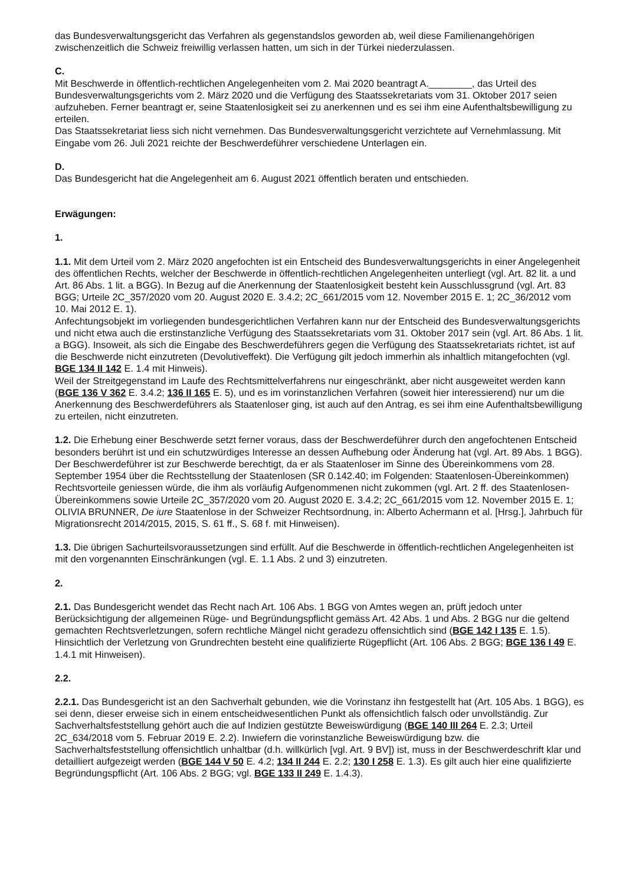das Bundesverwaltungsgericht das Verfahren als gegenstandslos geworden ab, weil diese Familienangehörigen zwischenzeitlich die Schweiz freiwillig verlassen hatten, um sich in der Türkei niederzulassen.
C.
Mit Beschwerde in öffentlich-rechtlichen Angelegenheiten vom 2. Mai 2020 beantragt A.________, das Urteil des Bundesverwaltungsgerichts vom 2. März 2020 und die Verfügung des Staatssekretariats vom 31. Oktober 2017 seien aufzuheben. Ferner beantragt er, seine Staatenlosigkeit sei zu anerkennen und es sei ihm eine Aufenthaltsbewilligung zu erteilen.
Das Staatssekretariat liess sich nicht vernehmen. Das Bundesverwaltungsgericht verzichtete auf Vernehmlassung. Mit Eingabe vom 26. Juli 2021 reichte der Beschwerdeführer verschiedene Unterlagen ein.
D.
Das Bundesgericht hat die Angelegenheit am 6. August 2021 öffentlich beraten und entschieden.
Erwägungen:
1.
1.1. Mit dem Urteil vom 2. März 2020 angefochten ist ein Entscheid des Bundesverwaltungsgerichts in einer Angelegenheit des öffentlichen Rechts, welcher der Beschwerde in öffentlich-rechtlichen Angelegenheiten unterliegt (vgl. Art. 82 lit. a und Art. 86 Abs. 1 lit. a BGG). In Bezug auf die Anerkennung der Staatenlosigkeit besteht kein Ausschlussgrund (vgl. Art. 83 BGG; Urteile 2C_357/2020 vom 20. August 2020 E. 3.4.2; 2C_661/2015 vom 12. November 2015 E. 1; 2C_36/2012 vom 10. Mai 2012 E. 1).
Anfechtungsobjekt im vorliegenden bundesgerichtlichen Verfahren kann nur der Entscheid des Bundesverwaltungsgerichts und nicht etwa auch die erstinstanzliche Verfügung des Staatssekretariats vom 31. Oktober 2017 sein (vgl. Art. 86 Abs. 1 lit. a BGG). Insoweit, als sich die Eingabe des Beschwerdeführers gegen die Verfügung des Staatssekretariats richtet, ist auf die Beschwerde nicht einzutreten (Devolutiveffekt). Die Verfügung gilt jedoch immerhin als inhaltlich mitangefochten (vgl. BGE 134 II 142 E. 1.4 mit Hinweis).
Weil der Streitgegenstand im Laufe des Rechtsmittelverfahrens nur eingeschränkt, aber nicht ausgeweitet werden kann (BGE 136 V 362 E. 3.4.2; 136 II 165 E. 5), und es im vorinstanzlichen Verfahren (soweit hier interessierend) nur um die Anerkennung des Beschwerdeführers als Staatenloser ging, ist auch auf den Antrag, es sei ihm eine Aufenthaltsbewilligung zu erteilen, nicht einzutreten.
1.2. Die Erhebung einer Beschwerde setzt ferner voraus, dass der Beschwerdeführer durch den angefochtenen Entscheid besonders berührt ist und ein schutzwürdiges Interesse an dessen Aufhebung oder Änderung hat (vgl. Art. 89 Abs. 1 BGG). Der Beschwerdeführer ist zur Beschwerde berechtigt, da er als Staatenloser im Sinne des Übereinkommens vom 28. September 1954 über die Rechtsstellung der Staatenlosen (SR 0.142.40; im Folgenden: Staatenlosen-Übereinkommen) Rechtsvorteile geniessen würde, die ihm als vorläufig Aufgenommenen nicht zukommen (vgl. Art. 2 ff. des Staatenlosen-Übereinkommens sowie Urteile 2C_357/2020 vom 20. August 2020 E. 3.4.2; 2C_661/2015 vom 12. November 2015 E. 1; OLIVIA BRUNNER, De iure Staatenlose in der Schweizer Rechtsordnung, in: Alberto Achermann et al. [Hrsg.], Jahrbuch für Migrationsrecht 2014/2015, 2015, S. 61 ff., S. 68 f. mit Hinweisen).
1.3. Die übrigen Sachurteilsvoraussetzungen sind erfüllt. Auf die Beschwerde in öffentlich-rechtlichen Angelegenheiten ist mit den vorgenannten Einschränkungen (vgl. E. 1.1 Abs. 2 und 3) einzutreten.
2.
2.1. Das Bundesgericht wendet das Recht nach Art. 106 Abs. 1 BGG von Amtes wegen an, prüft jedoch unter Berücksichtigung der allgemeinen Rüge- und Begründungspflicht gemäss Art. 42 Abs. 1 und Abs. 2 BGG nur die geltend gemachten Rechtsverletzungen, sofern rechtliche Mängel nicht geradezu offensichtlich sind (BGE 142 I 135 E. 1.5). Hinsichtlich der Verletzung von Grundrechten besteht eine qualifizierte Rügepflicht (Art. 106 Abs. 2 BGG; BGE 136 I 49 E. 1.4.1 mit Hinweisen).
2.2.
2.2.1. Das Bundesgericht ist an den Sachverhalt gebunden, wie die Vorinstanz ihn festgestellt hat (Art. 105 Abs. 1 BGG), es sei denn, dieser erweise sich in einem entscheidwesentlichen Punkt als offensichtlich falsch oder unvollständig. Zur Sachverhaltsfeststellung gehört auch die auf Indizien gestützte Beweiswürdigung (BGE 140 III 264 E. 2.3; Urteil 2C_634/2018 vom 5. Februar 2019 E. 2.2). Inwiefern die vorinstanzliche Beweiswürdigung bzw. die Sachverhaltsfeststellung offensichtlich unhaltbar (d.h. willkürlich [vgl. Art. 9 BV]) ist, muss in der Beschwerdeschrift klar und detailliert aufgezeigt werden (BGE 144 V 50 E. 4.2; 134 II 244 E. 2.2; 130 I 258 E. 1.3). Es gilt auch hier eine qualifizierte Begründungspflicht (Art. 106 Abs. 2 BGG; vgl. BGE 133 II 249 E. 1.4.3).